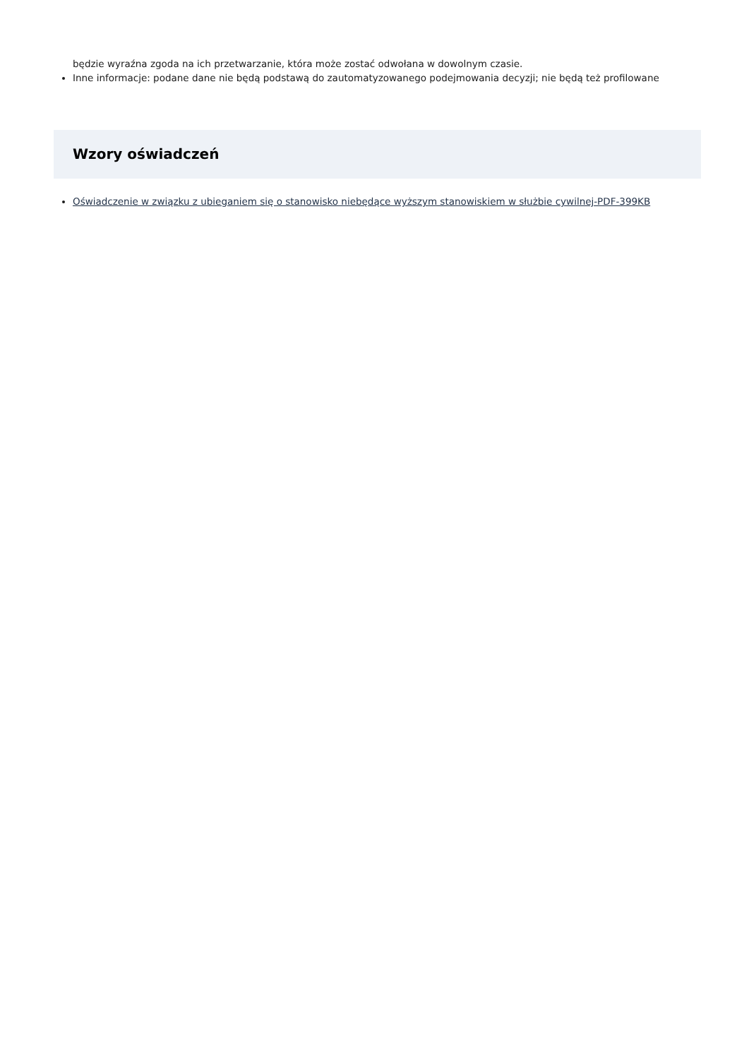będzie wyraźna zgoda na ich przetwarzanie, która może zostać odwołana w dowolnym czasie.
Inne informacje: podane dane nie będą podstawą do zautomatyzowanego podejmowania decyzji; nie będą też profilowane
Wzory oświadczeń
Oświadczenie w związku z ubieganiem się o stanowisko niebędące wyższym stanowiskiem w służbie cywilnej-PDF-399KB